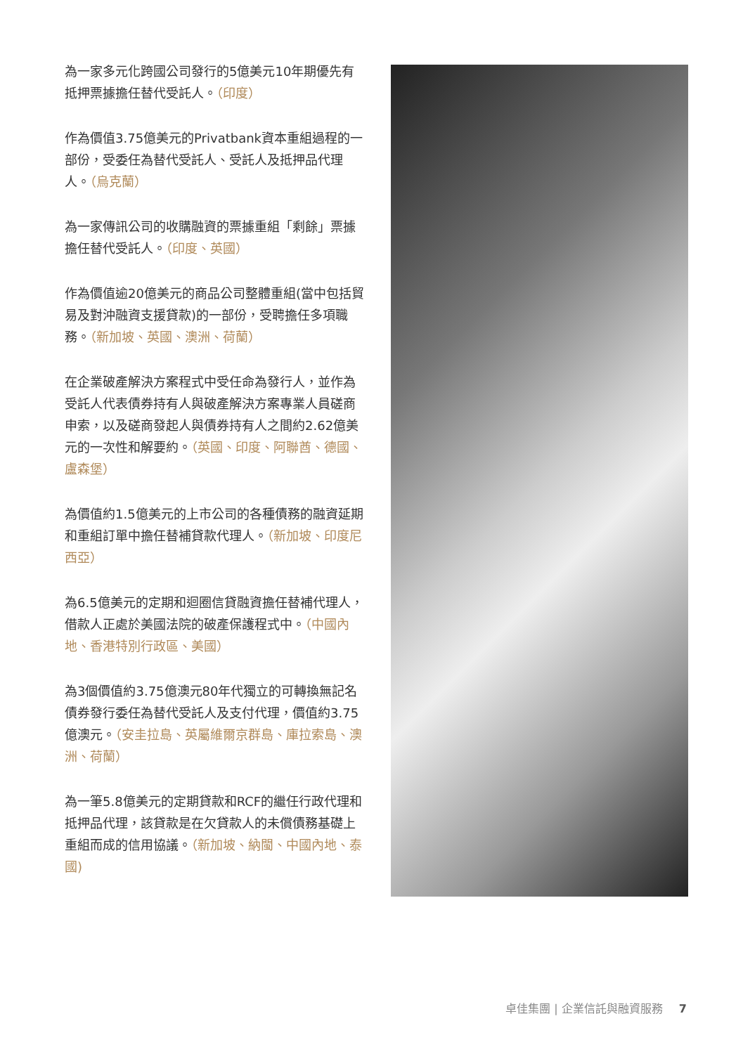為一家多元化跨國公司發行的5億美元10年期優先有抵押票據擔任替代受託人。（印度）
作為價值3.75億美元的Privatbank資本重組過程的一部份，受委任為替代受託人、受託人及抵押品代理人。（烏克蘭）
為一家傳訊公司的收購融資的票據重組「剩餘」票據擔任替代受託人。（印度、英國）
作為價值逾20億美元的商品公司整體重組(當中包括貿易及對沖融資支援貸款)的一部份，受聘擔任多項職務。（新加坡、英國、澳洲、荷蘭）
在企業破產解決方案程式中受任命為發行人，並作為受託人代表債券持有人與破產解決方案專業人員磋商申索，以及磋商發起人與債券持有人之間約2.62億美元的一次性和解要約。（英國、印度、阿聯酋、德國、盧森堡）
為價值約1.5億美元的上市公司的各種債務的融資延期和重組訂單中擔任替補貸款代理人。（新加坡、印度尼西亞）
為6.5億美元的定期和迴圈信貸融資擔任替補代理人，借款人正處於美國法院的破產保護程式中。（中國內地、香港特別行政區、美國）
為3個價值約3.75億澳元80年代獨立的可轉換無記名債券發行委任為替代受託人及支付代理，價值約3.75億澳元。（安圭拉島、英屬維爾京群島、庫拉索島、澳洲、荷蘭）
為一筆5.8億美元的定期貸款和RCF的繼任行政代理和抵押品代理，該貸款是在欠貸款人的未償債務基礎上重組而成的信用協議。（新加坡、納閩、中國內地、泰國)
卓佳集團 | 企業信託與融資服務 7